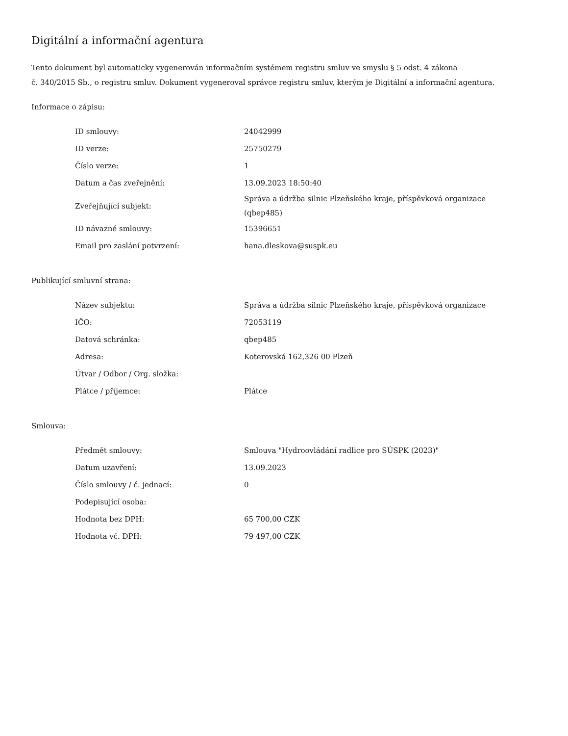Digitální a informační agentura
Tento dokument byl automaticky vygenerován informačním systémem registru smluv ve smyslu § 5 odst. 4 zákona
č. 340/2015 Sb., o registru smluv. Dokument vygeneroval správce registru smluv, kterým je Digitální a informační agentura.
Informace o zápisu:
| ID smlouvy: | 24042999 |
| ID verze: | 25750279 |
| Číslo verze: | 1 |
| Datum a čas zveřejnění: | 13.09.2023 18:50:40 |
| Zveřejňující subjekt: | Správa a údržba silnic Plzeňského kraje, příspěvková organizace (qbep485) |
| ID návazné smlouvy: | 15396651 |
| Email pro zaslání potvrzení: | hana.dleskova@suspk.eu |
Publikující smluvní strana:
| Název subjektu: | Správa a údržba silnic Plzeňského kraje, příspěvková organizace |
| IČO: | 72053119 |
| Datová schránka: | qbep485 |
| Adresa: | Koterovská 162,326 00 Plzeň |
| Útvar / Odbor / Org. složka: | |
| Plátce / příjemce: | Plátce |
Smlouva:
| Předmět smlouvy: | Smlouva "Hydroovládání radlice pro SÚSPK (2023)" |
| Datum uzavření: | 13.09.2023 |
| Číslo smlouvy / č. jednací: | 0 |
| Podepisující osoba: | |
| Hodnota bez DPH: | 65 700,00 CZK |
| Hodnota vč. DPH: | 79 497,00 CZK |